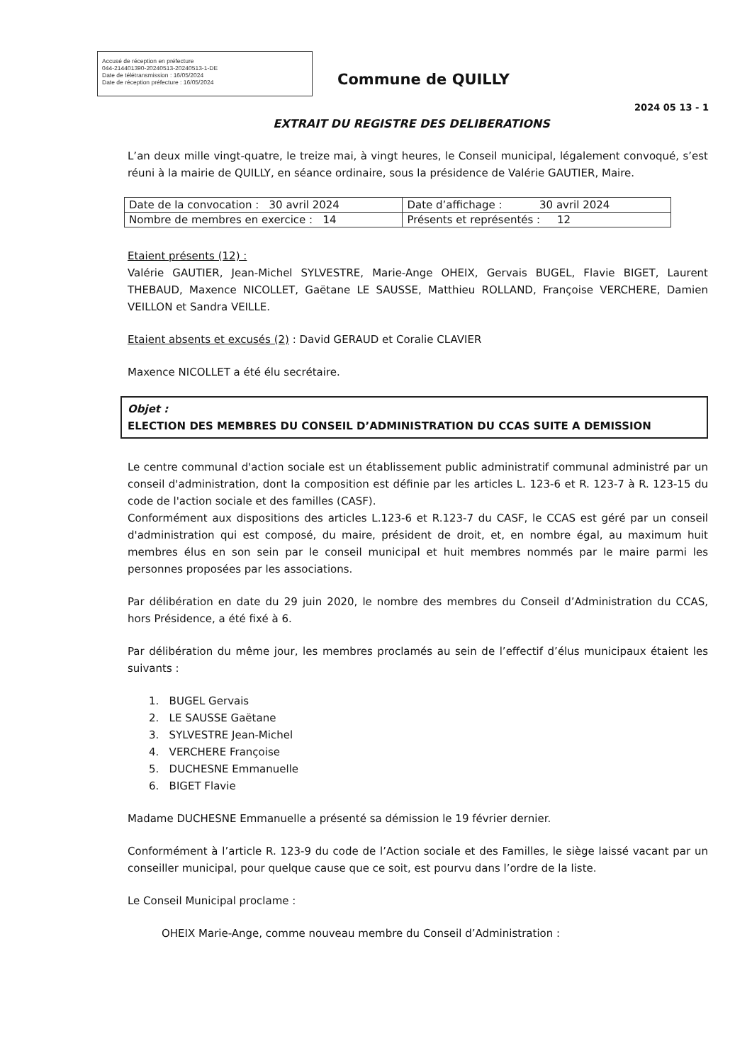Accusé de réception en préfecture
044-214401390-20240513-20240513-1-DE
Date de télétransmission : 16/05/2024
Date de réception préfecture : 16/05/2024
Commune de QUILLY
2024 05 13 - 1
EXTRAIT DU REGISTRE DES DELIBERATIONS
L’an deux mille vingt-quatre, le treize mai, à vingt heures, le Conseil municipal, légalement convoqué, s’est réuni à la mairie de QUILLY, en séance ordinaire, sous la présidence de Valérie GAUTIER, Maire.
| Date de la convocation : 30 avril 2024 | Date d’affichage : 30 avril 2024 |
| Nombre de membres en exercice : 14 | Présents et représentés : 12 |
Etaient présents (12) :
Valérie GAUTIER, Jean-Michel SYLVESTRE, Marie-Ange OHEIX, Gervais BUGEL, Flavie BIGET, Laurent THEBAUD, Maxence NICOLLET, Gaëtane LE SAUSSE, Matthieu ROLLAND, Françoise VERCHERE, Damien VEILLON et Sandra VEILLE.
Etaient absents et excusés (2) : David GERAUD et Coralie CLAVIER
Maxence NICOLLET a été élu secrétaire.
Objet :
ELECTION DES MEMBRES DU CONSEIL D’ADMINISTRATION DU CCAS SUITE A DEMISSION
Le centre communal d'action sociale est un établissement public administratif communal administré par un conseil d'administration, dont la composition est définie par les articles L. 123-6 et R. 123-7 à R. 123-15 du code de l'action sociale et des familles (CASF).
Conformément aux dispositions des articles L.123-6 et R.123-7 du CASF, le CCAS est géré par un conseil d'administration qui est composé, du maire, président de droit, et, en nombre égal, au maximum huit membres élus en son sein par le conseil municipal et huit membres nommés par le maire parmi les personnes proposées par les associations.
Par délibération en date du 29 juin 2020, le nombre des membres du Conseil d’Administration du CCAS, hors Présidence, a été fixé à 6.
Par délibération du même jour, les membres proclamés au sein de l’effectif d’élus municipaux étaient les suivants :
1. BUGEL Gervais
2. LE SAUSSE Gaëtane
3. SYLVESTRE Jean-Michel
4. VERCHERE Françoise
5. DUCHESNE Emmanuelle
6. BIGET Flavie
Madame DUCHESNE Emmanuelle a présenté sa démission le 19 février dernier.
Conformément à l’article R. 123-9 du code de l’Action sociale et des Familles, le siège laissé vacant par un conseiller municipal, pour quelque cause que ce soit, est pourvu dans l’ordre de la liste.
Le Conseil Municipal proclame :
OHEIX Marie-Ange, comme nouveau membre du Conseil d’Administration :